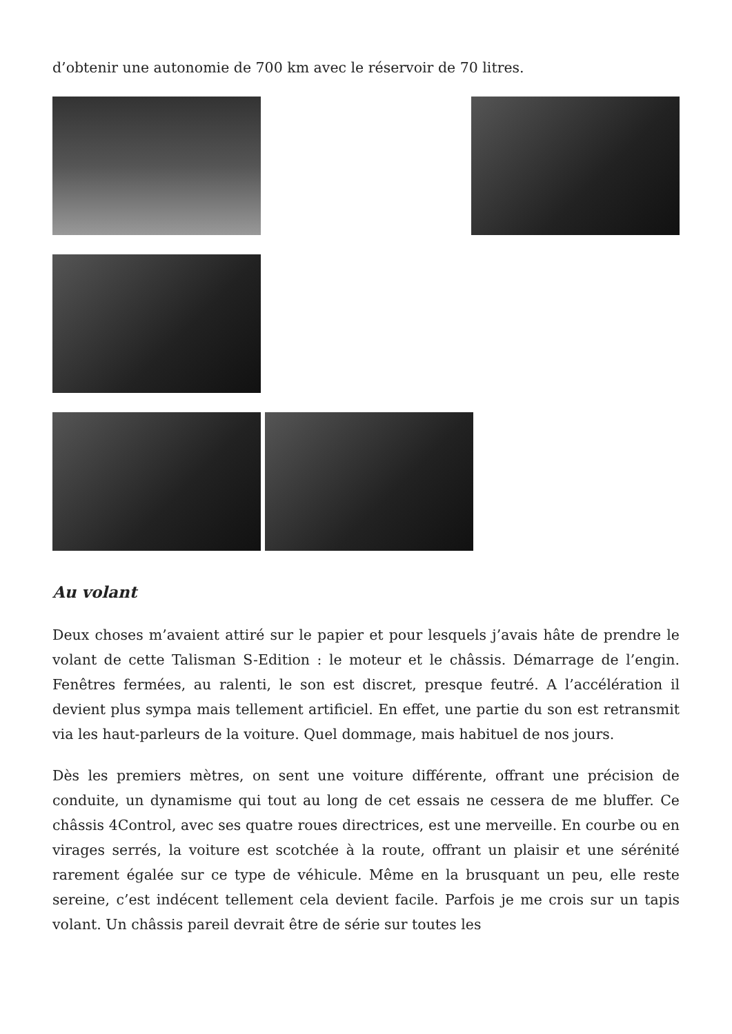d’obtenir une autonomie de 700 km avec le réservoir de 70 litres.
Au volant
Deux choses m’avaient attiré sur le papier et pour lesquels j’avais hâte de prendre le volant de cette Talisman S-Edition : le moteur et le châssis. Démarrage de l’engin. Fenêtres fermées, au ralenti, le son est discret, presque feutré. A l’accélération il devient plus sympa mais tellement artificiel. En effet, une partie du son est retransmit via les haut-parleurs de la voiture. Quel dommage, mais habituel de nos jours.
Dès les premiers mètres, on sent une voiture différente, offrant une précision de conduite, un dynamisme qui tout au long de cet essais ne cessera de me bluffer. Ce châssis 4Control, avec ses quatre roues directrices, est une merveille. En courbe ou en virages serrés, la voiture est scotchée à la route, offrant un plaisir et une sérénité rarement égalée sur ce type de véhicule. Même en la brusquant un peu, elle reste sereine, c’est indécent tellement cela devient facile. Parfois je me crois sur un tapis volant. Un châssis pareil devrait être de série sur toutes les